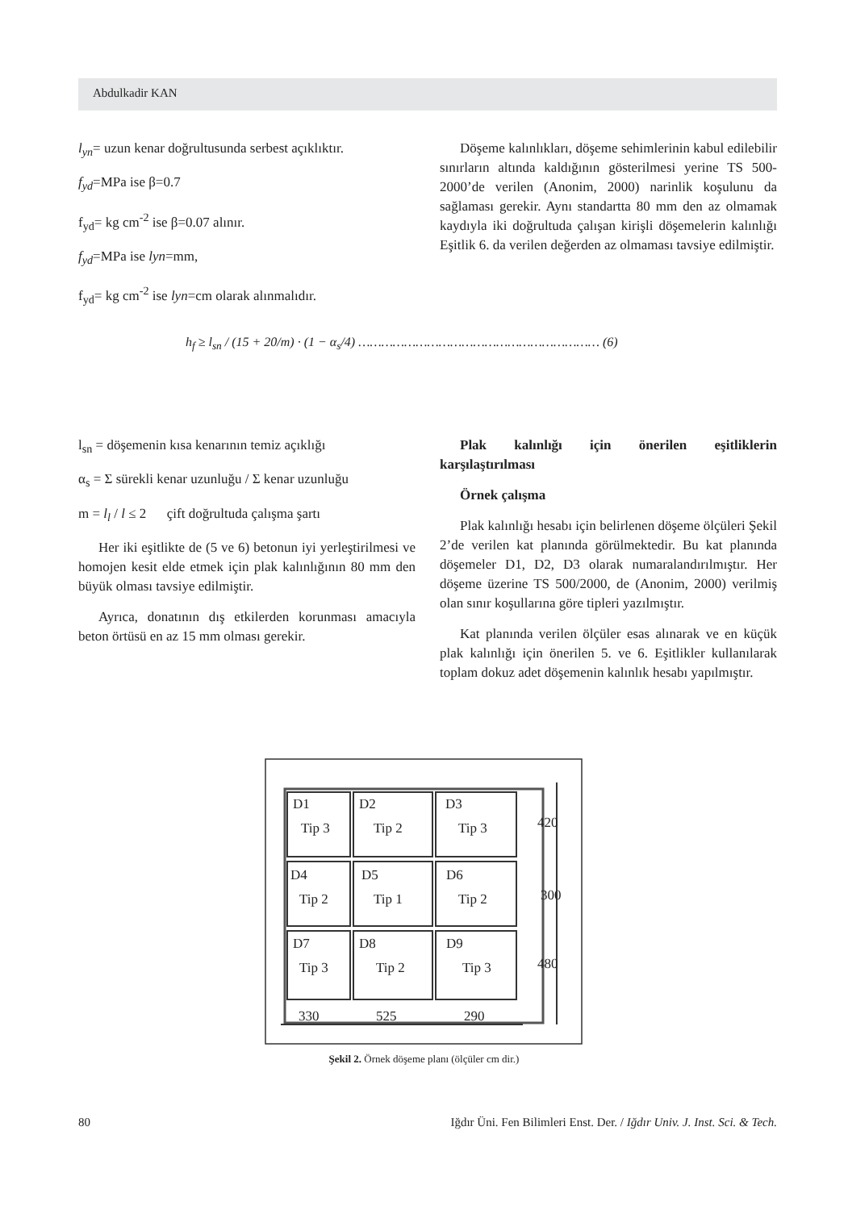Abdulkadir KAN
l<sub>yn</sub>= uzun kenar doğrultusunda serbest açıklıktır.
f<sub>yd</sub>=MPa ise β=0.7
f<sub>yd</sub>= kg cm<sup>-2</sup> ise β=0.07 alınır.
f<sub>yd</sub>=MPa ise lyn=mm,
f<sub>yd</sub>= kg cm<sup>-2</sup> ise lyn=cm olarak alınmalıdır.
Döşeme kalınlıkları, döşeme sehimlerinin kabul edilebilir sınırların altında kaldığının gösterilmesi yerine TS 500-2000’de verilen (Anonim, 2000) narinlik koşulunu da sağlaması gerekir. Aynı standartta 80 mm den az olmamak kaydıyla iki doğrultuda çalışan kirişli döşemelerin kalınlığı Eşitlik 6. da verilen değerden az olmaması tavsiye edilmiştir.
h<sub>f</sub> ≥ l<sub>sn</sub> / (15 + 20/m) · (1 − α<sub>s</sub>/4) ……………………………………………………… (6)
l<sub>sn</sub> = döşemenin kısa kenarının temiz açıklığı
α<sub>s</sub> = Σ sürekli kenar uzunluğu / Σ kenar uzunluğu
m = l<sub>l</sub> / l ≤ 2 çift doğrultuda çalışma şartı
Her iki eşitlikte de (5 ve 6) betonun iyi yerleştirilmesi ve homojen kesit elde etmek için plak kalınlığının 80 mm den büyük olması tavsiye edilmiştir.
Ayrıca, donatının dış etkilerden korunması amacıyla beton örtüsü en az 15 mm olması gerekir.
Plak kalınlığı için önerilen eşitliklerin karşılaştırılması
Örnek çalışma
Plak kalınlığı hesabı için belirlenen döşeme ölçüleri Şekil 2’de verilen kat planında görülmektedir. Bu kat planında döşemeler D1, D2, D3 olarak numaralandırılmıştır. Her döşeme üzerine TS 500/2000, de (Anonim, 2000) verilmiş olan sınır koşullarına göre tipleri yazılmıştır.
Kat planında verilen ölçüler esas alınarak ve en küçük plak kalınlığı için önerilen 5. ve 6. Eşitlikler kullanılarak toplam dokuz adet döşemenin kalınlık hesabı yapılmıştır.
D1
Tip 3
D2
Tip 2
D3
Tip 3
D4
Tip 2
D5
Tip 1
D6
Tip 2
D7
Tip 3
D8
Tip 2
D9
Tip 3
420
300
480
330
525
290
Şekil 2. Örnek döşeme planı (ölçüler cm dir.)
80 Iğdır Üni. Fen Bilimleri Enst. Der. / Iğdır Univ. J. Inst. Sci. & Tech.